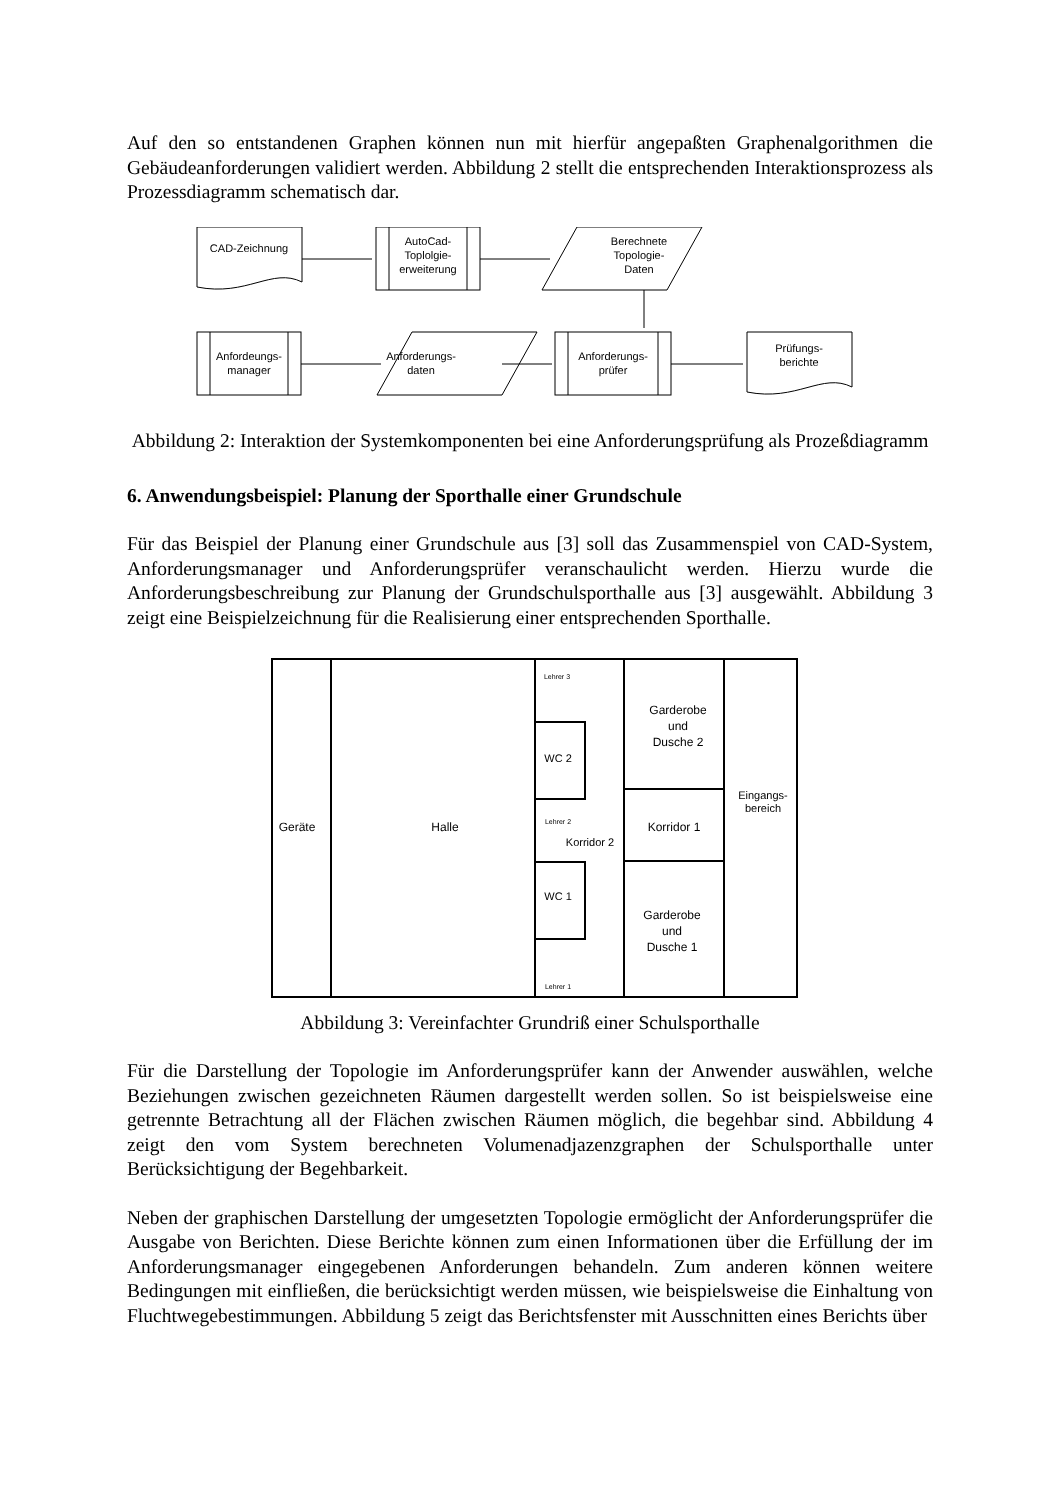Auf den so entstandenen Graphen können nun mit hierfür angepaßten Graphenalgorithmen die Gebäudeanforderungen validiert werden. Abbildung 2 stellt die entsprechenden Interaktionsprozess als Prozessdiagramm schematisch dar.
CAD-Zeichnung
AutoCad-
Toplolgie-
erweiterung
Berechnete
Topologie-
Daten
Anfordeungs-
manager
Anforderungs-
daten
Anforderungs-
prüfer
Prüfungs-
berichte
Abbildung 2: Interaktion der Systemkomponenten bei eine Anforderungsprüfung als Prozeßdiagramm
6. Anwendungsbeispiel: Planung der Sporthalle einer Grundschule
Für das Beispiel der Planung einer Grundschule aus [3] soll das Zusammenspiel von CAD-System, Anforderungsmanager und Anforderungsprüfer veranschaulicht werden. Hierzu wurde die Anforderungsbeschreibung zur Planung der Grundschulsporthalle aus [3] ausgewählt. Abbildung 3 zeigt eine Beispielzeichnung für die Realisierung einer entsprechenden Sporthalle.
Geräte
Halle
Lehrer 3
WC 2
Lehrer 2
Korridor 2
WC 1
Lehrer 1
Garderobe
und
Dusche 2
Eingangs-
bereich
Korridor 1
Garderobe
und
Dusche 1
Abbildung 3: Vereinfachter Grundriß einer Schulsporthalle
Für die Darstellung der Topologie im Anforderungsprüfer kann der Anwender auswählen, welche Beziehungen zwischen gezeichneten Räumen dargestellt werden sollen. So ist beispielsweise eine getrennte Betrachtung all der Flächen zwischen Räumen möglich, die begehbar sind. Abbildung 4 zeigt den vom System berechneten Volumenadjazenzgraphen der Schulsporthalle unter Berücksichtigung der Begehbarkeit.
Neben der graphischen Darstellung der umgesetzten Topologie ermöglicht der Anforderungsprüfer die Ausgabe von Berichten. Diese Berichte können zum einen Informationen über die Erfüllung der im Anforderungsmanager eingegebenen Anforderungen behandeln. Zum anderen können weitere Bedingungen mit einfließen, die berücksichtigt werden müssen, wie beispielsweise die Einhaltung von Fluchtwegebestimmungen. Abbildung 5 zeigt das Berichtsfenster mit Ausschnitten eines Berichts über